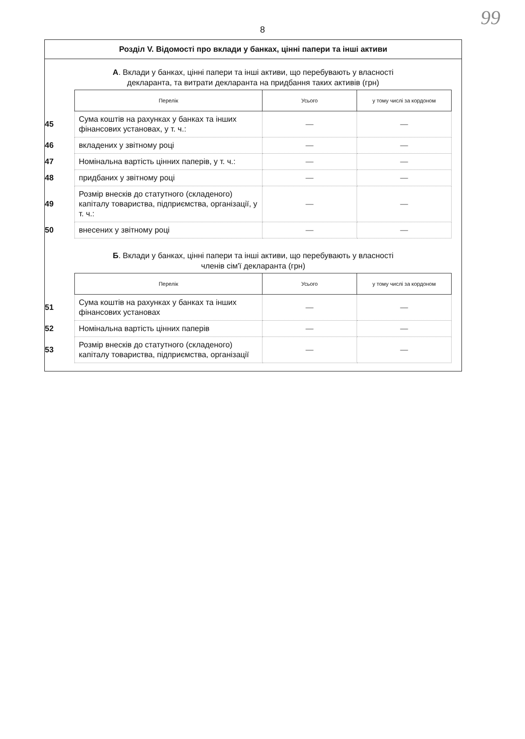99
8
Розділ V. Відомості про вклади у банках, цінні папери та інші активи
А. Вклади у банках, цінні папери та інші активи, що перебувають у власності
декларанта, та витрати декларанта на придбання таких активів (грн)
| | Перелік | Усього | у тому числі за кордоном |
| --- | --- | --- | --- |
| 45 | Сума коштів на рахунках у банках та інших фінансових установах, у т. ч.: | — | — |
| 46 | вкладених у звітному році | — | — |
| 47 | Номінальна вартість цінних паперів, у т. ч.: | — | — |
| 48 | придбаних у звітному році | — | — |
| 49 | Розмір внесків до статутного (складеного) капіталу товариства, підприємства, організації, у т. ч.: | — | — |
| 50 | внесених у звітному році | — | — |
Б. Вклади у банках, цінні папери та інші активи, що перебувають у власності
членів сім'ї декларанта (грн)
| | Перелік | Усього | у тому числі за кордоном |
| --- | --- | --- | --- |
| 51 | Сума коштів на рахунках у банках та інших фінансових установах | — | — |
| 52 | Номінальна вартість цінних паперів | — | — |
| 53 | Розмір внесків до статутного (складеного) капіталу товариства, підприємства, організації | — | — |